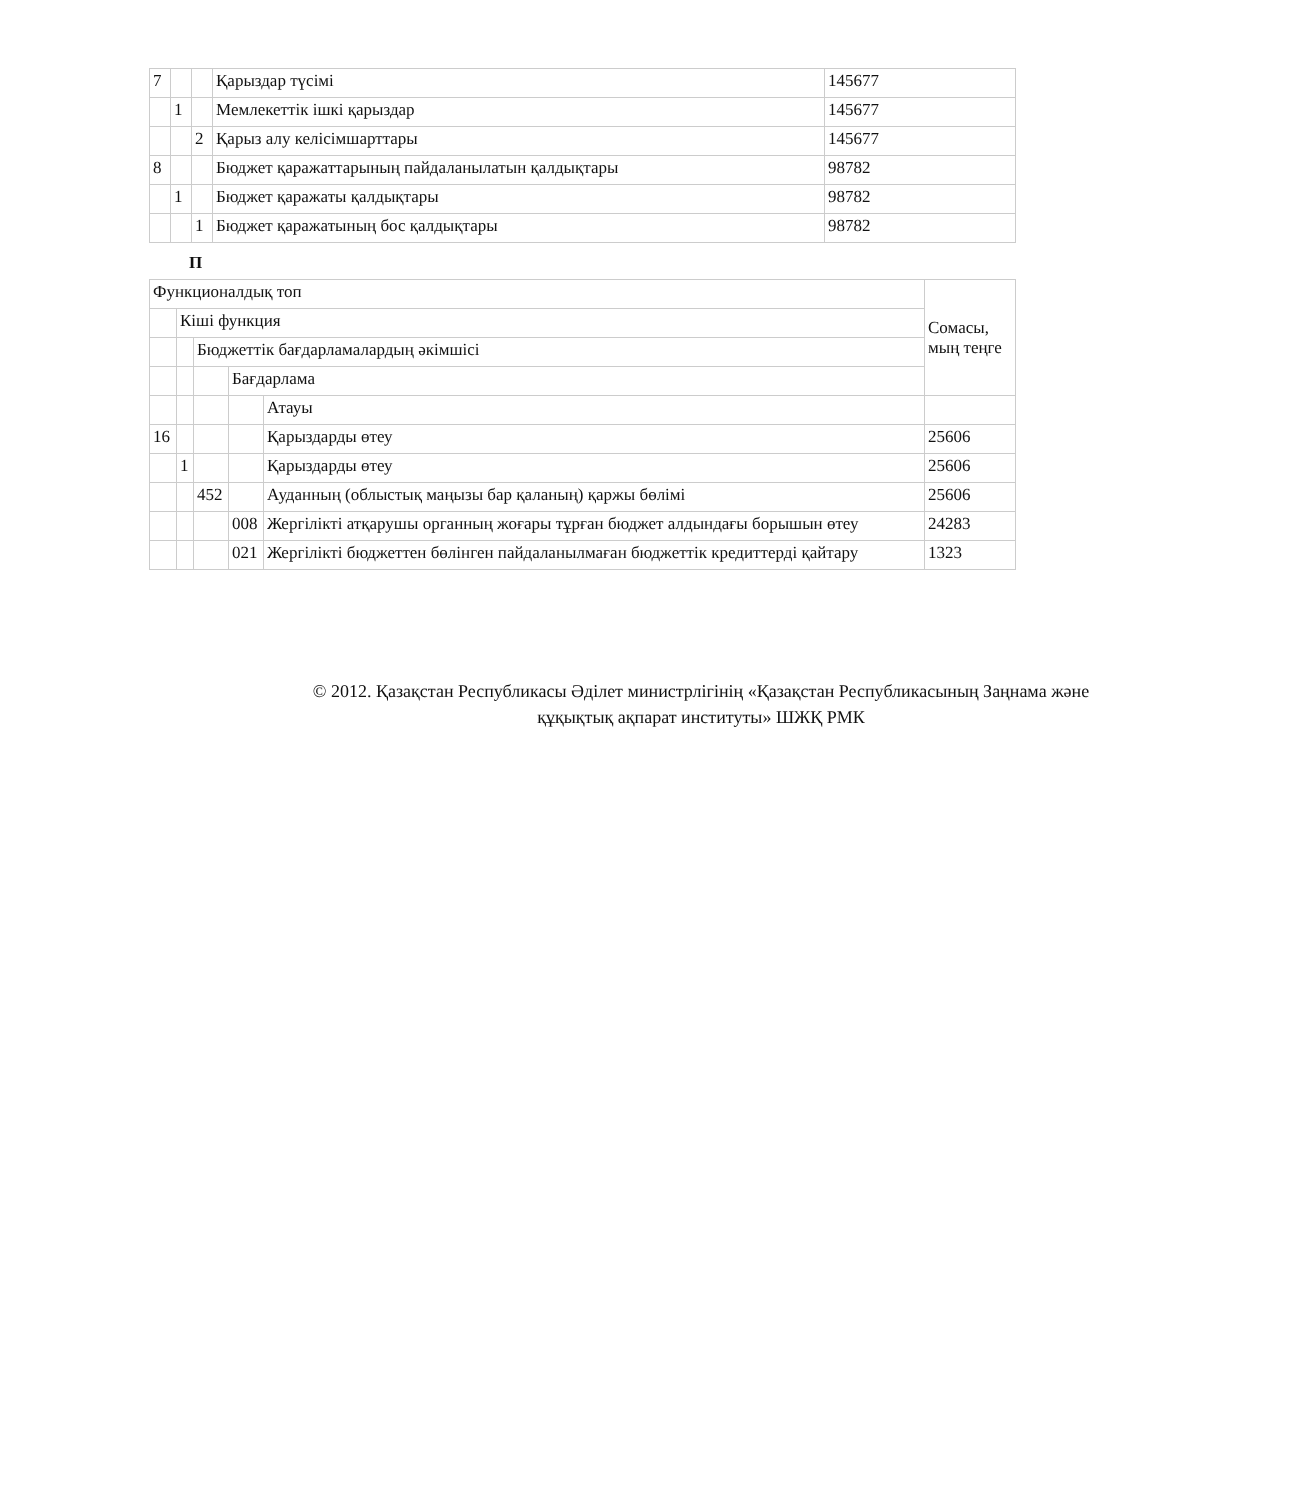| 7 | | | Қарыздар түсімі | 145677 |
| | 1 | | Мемлекеттік ішкі қарыздар | 145677 |
| | | 2 | Қарыз алу келісімшарттары | 145677 |
| 8 | | | Бюджет қаражаттарының пайдаланылатын қалдықтары | 98782 |
| | 1 | | Бюджет қаражаты қалдықтары | 98782 |
| | | 1 | Бюджет қаражатының бос қалдықтары | 98782 |
П
| Функционалдық топ | | | | | Сомасы, мың теңге |
| | Кіші функция | | | | |
| | | Бюджеттік бағдарламалардың әкімшісі | | | |
| | | | Бағдарлама | | |
| | | | | Атауы | |
| 16 | | | | Қарыздарды өтеу | 25606 |
| | 1 | | | Қарыздарды өтеу | 25606 |
| | | 452 | | Ауданның (облыстық маңызы бар қаланың) қаржы бөлімі | 25606 |
| | | | 008 | Жергілікті атқарушы органның жоғары тұрған бюджет алдындағы борышын өтеу | 24283 |
| | | | 021 | Жергілікті бюджеттен бөлінген пайдаланылмаған бюджеттік кредиттерді қайтару | 1323 |
© 2012. Қазақстан Республикасы Әділет министрлігінің «Қазақстан Республикасының Заңнама және
құқықтық ақпарат институты» ШЖҚ РМК